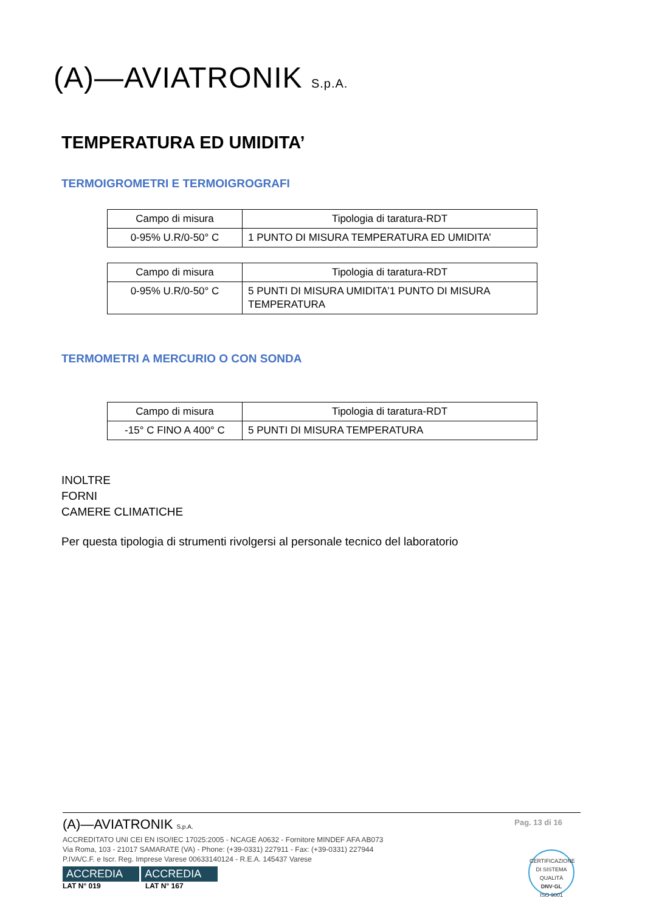(A)—AVIATRONIK S.p.A.
TEMPERATURA ED UMIDITA’
TERMOIGROMETRI E TERMOIGROGRAFI
| Campo di misura | Tipologia di taratura-RDT |
| 0-95% U.R/0-50° C | 1 PUNTO DI MISURA TEMPERATURA ED UMIDITA’ |
| Campo di misura | Tipologia di taratura-RDT |
| 0-95% U.R/0-50° C | 5 PUNTI DI MISURA UMIDITA’1 PUNTO DI MISURA TEMPERATURA |
TERMOMETRI A MERCURIO O CON SONDA
| Campo di misura | Tipologia di taratura-RDT |
| -15° C FINO A 400° C | 5 PUNTI DI MISURA TEMPERATURA |
INOLTRE
FORNI
CAMERE CLIMATICHE
Per questa tipologia di strumenti rivolgersi al personale tecnico del laboratorio
Pag. 13 di 16
(A)—AVIATRONIK S.p.A.
ACCREDITATO UNI CEI EN ISO/IEC 17025:2005 - NCAGE A0632 - Fornitore MINDEF AFA AB073
Via Roma, 103 - 21017 SAMARATE (VA) - Phone: (+39-0331) 227911 - Fax: (+39-0331) 227944
P.IVA/C.F. e Iscr. Reg. Imprese Varese 00633140124 - R.E.A. 145437 Varese
ACCREDIA ACCREDIA
LAT N° 019 LAT N° 167
CERTIFICAZIONE DI SISTEMA QUALITÀ
DNV·GL
ISO 9001